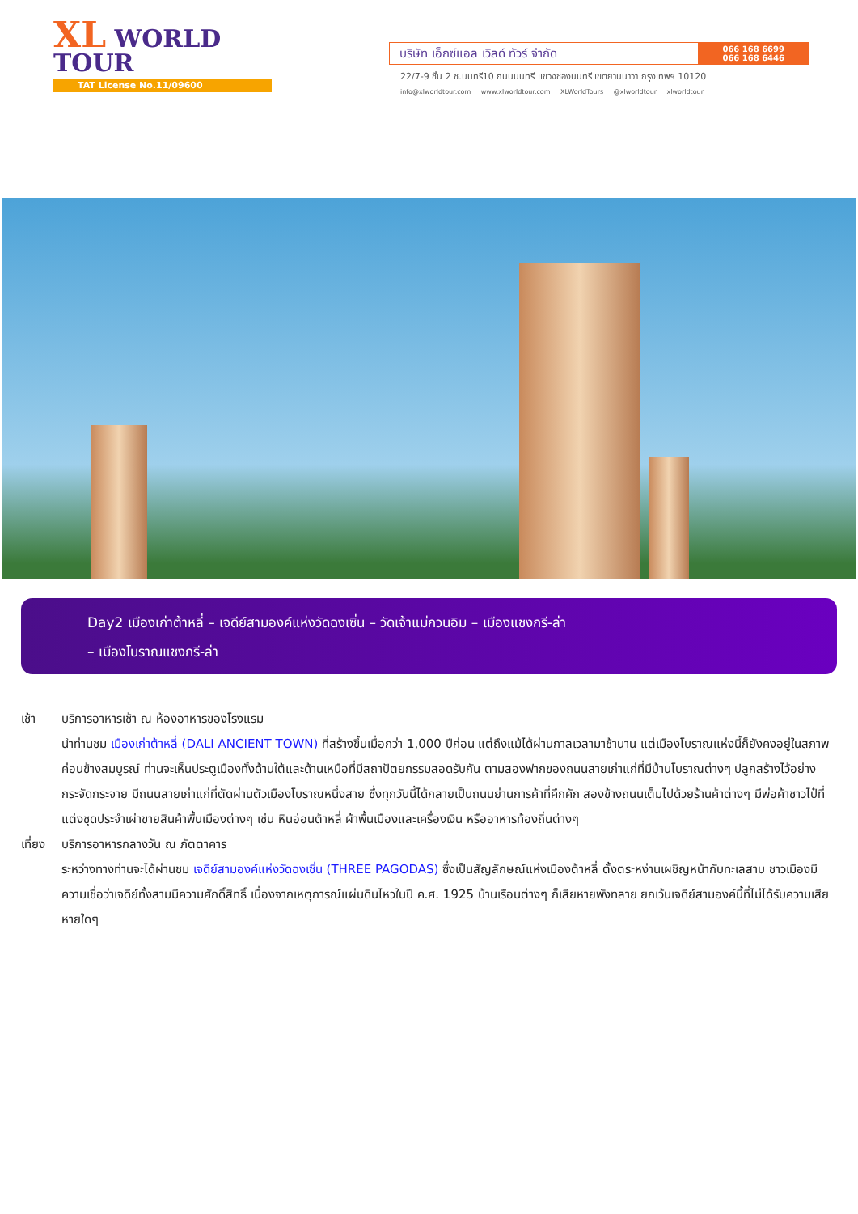XL WORLD
TOUR
TAT License No.11/09600
บริษัท เอ็กซ์แอล เวิลด์ ทัวร์ จำกัด
066 168 6699
066 168 6446
22/7-9 ชั้น 2 ซ.นนทรี10 ถนนนนทรี แขวงช่องนนทรี เขตยานนาวา กรุงเทพฯ 10120
info@xlworldtour.com www.xlworldtour.com XLWorldTours @xlworldtour xlworldtour
Day2 เมืองเก่าต้าหลี่ – เจดีย์สามองค์แห่งวัดฉงเซิ่น – วัดเจ้าแม่กวนอิม – เมืองแชงกรี-ล่า
– เมืองโบราณแชงกรี-ล่า
เช้า บริการอาหารเช้า ณ ห้องอาหารของโรงแรม
นำท่านชม เมืองเก่าต้าหลี่ (DALI ANCIENT TOWN) ที่สร้างขึ้นเมื่อกว่า 1,000 ปีก่อน แต่ถึงแม้ได้ผ่านกาลเวลามาช้านาน แต่เมืองโบราณแห่งนี้ก็ยังคงอยู่ในสภาพค่อนข้างสมบูรณ์ ท่านจะเห็นประตูเมืองทั้งด้านใต้และด้านเหนือที่มีสถาปัตยกรรมสอดรับกัน ตามสองฟากของถนนสายเก่าแก่ที่มีบ้านโบราณต่างๆ ปลูกสร้างไว้อย่างกระจัดกระจาย มีถนนสายเก่าแก่ที่ตัดผ่านตัวเมืองโบราณหนึ่งสาย ซึ่งทุกวันนี้ได้กลายเป็นถนนย่านการค้าที่คึกคัก สองข้างถนนเต็มไปด้วยร้านค้าต่างๆ มีพ่อค้าชาวไป๋ที่แต่งชุดประจำเผ่าขายสินค้าพื้นเมืองต่างๆ เช่น หินอ่อนต้าหลี่ ผ้าพื้นเมืองและเครื่องเงิน หรืออาหารท้องถิ่นต่างๆ
เที่ยง
บริการอาหารกลางวัน ณ ภัตตาคาร
ระหว่างทางท่านจะได้ผ่านชม เจดีย์สามองค์แห่งวัดฉงเซิ่น (THREE PAGODAS) ซึ่งเป็นสัญลักษณ์แห่งเมืองต้าหลี่ ตั้งตระหง่านเผชิญหน้ากับทะเลสาบ ชาวเมืองมีความเชื่อว่าเจดีย์ทั้งสามมีความศักดิ์สิทธิ์ เนื่องจากเหตุการณ์แผ่นดินไหวในปี ค.ศ. 1925 บ้านเรือนต่างๆ ก็เสียหายพังทลาย ยกเว้นเจดีย์สามองค์นี้ที่ไม่ได้รับความเสียหายใดๆ